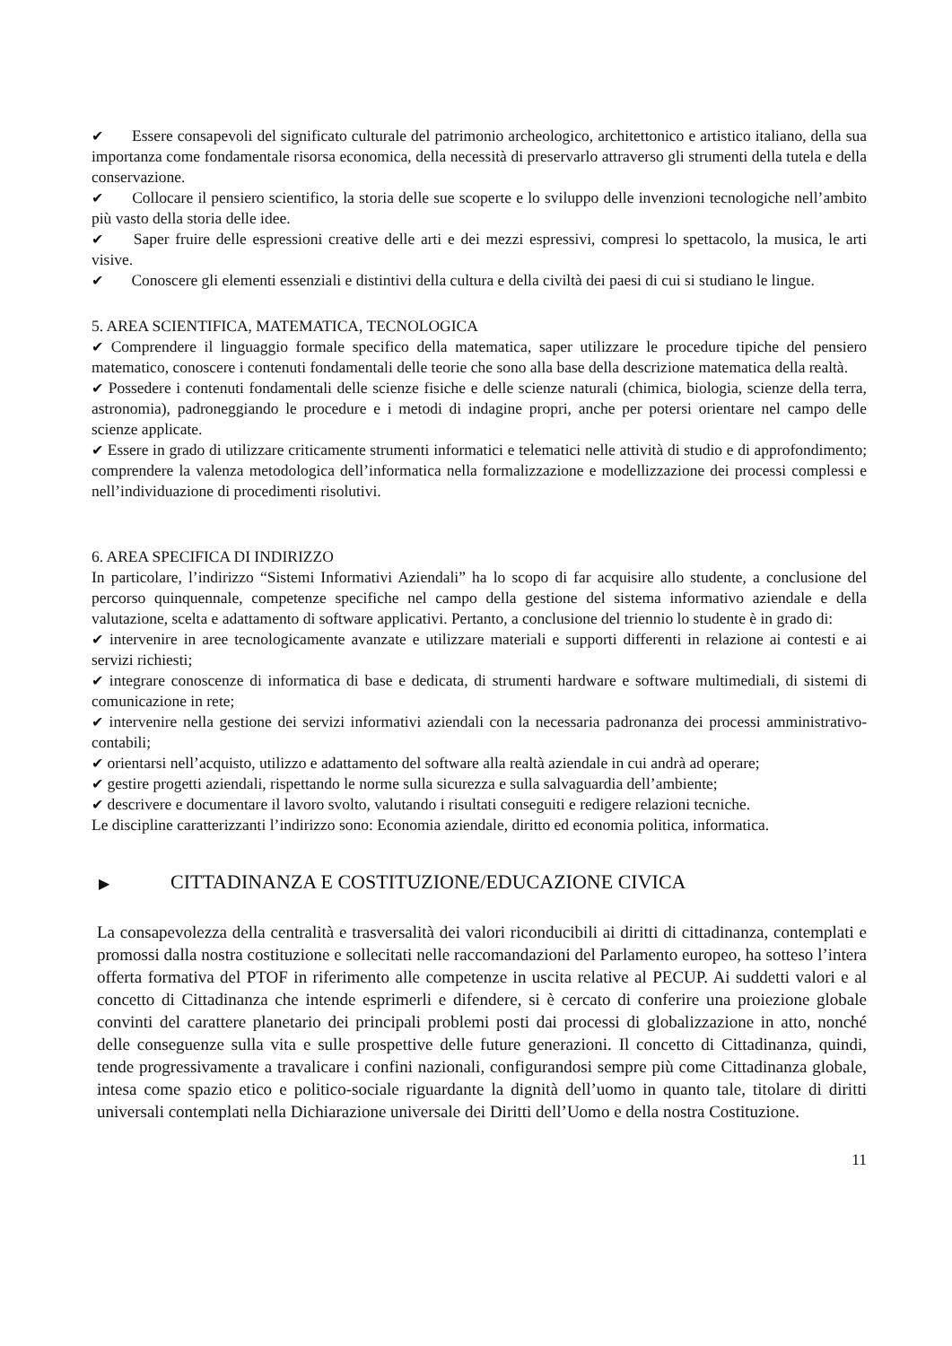✔ Essere consapevoli del significato culturale del patrimonio archeologico, architettonico e artistico italiano, della sua importanza come fondamentale risorsa economica, della necessità di preservarlo attraverso gli strumenti della tutela e della conservazione.
✔ Collocare il pensiero scientifico, la storia delle sue scoperte e lo sviluppo delle invenzioni tecnologiche nell’ambito più vasto della storia delle idee.
✔ Saper fruire delle espressioni creative delle arti e dei mezzi espressivi, compresi lo spettacolo, la musica, le arti visive.
✔ Conoscere gli elementi essenziali e distintivi della cultura e della civiltà dei paesi di cui si studiano le lingue.
5. AREA SCIENTIFICA, MATEMATICA, TECNOLOGICA
✔ Comprendere il linguaggio formale specifico della matematica, saper utilizzare le procedure tipiche del pensiero matematico, conoscere i contenuti fondamentali delle teorie che sono alla base della descrizione matematica della realtà.
✔ Possedere i contenuti fondamentali delle scienze fisiche e delle scienze naturali (chimica, biologia, scienze della terra, astronomia), padroneggiando le procedure e i metodi di indagine propri, anche per potersi orientare nel campo delle scienze applicate.
✔ Essere in grado di utilizzare criticamente strumenti informatici e telematici nelle attività di studio e di approfondimento; comprendere la valenza metodologica dell’informatica nella formalizzazione e modellizzazione dei processi complessi e nell’individuazione di procedimenti risolutivi.
6. AREA SPECIFICA DI INDIRIZZO
In particolare, l’indirizzo “Sistemi Informativi Aziendali” ha lo scopo di far acquisire allo studente, a conclusione del percorso quinquennale, competenze specifiche nel campo della gestione del sistema informativo aziendale e della valutazione, scelta e adattamento di software applicativi. Pertanto, a conclusione del triennio lo studente è in grado di:
✔ intervenire in aree tecnologicamente avanzate e utilizzare materiali e supporti differenti in relazione ai contesti e ai servizi richiesti;
✔ integrare conoscenze di informatica di base e dedicata, di strumenti hardware e software multimediali, di sistemi di comunicazione in rete;
✔ intervenire nella gestione dei servizi informativi aziendali con la necessaria padronanza dei processi amministrativo-contabili;
✔ orientarsi nell’acquisto, utilizzo e adattamento del software alla realtà aziendale in cui andrà ad operare;
✔ gestire progetti aziendali, rispettando le norme sulla sicurezza e sulla salvaguardia dell’ambiente;
✔ descrivere e documentare il lavoro svolto, valutando i risultati conseguiti e redigere relazioni tecniche.
Le discipline caratterizzanti l’indirizzo sono: Economia aziendale, diritto ed economia politica, informatica.
▶ CITTADINANZA E COSTITUZIONE/EDUCAZIONE CIVICA
La consapevolezza della centralità e trasversalità dei valori riconducibili ai diritti di cittadinanza, contemplati e promossi dalla nostra costituzione e sollecitati nelle raccomandazioni del Parlamento europeo, ha sotteso l’intera offerta formativa del PTOF in riferimento alle competenze in uscita relative al PECUP. Ai suddetti valori e al concetto di Cittadinanza che intende esprimerli e difendere, si è cercato di conferire una proiezione globale convinti del carattere planetario dei principali problemi posti dai processi di globalizzazione in atto, nonché delle conseguenze sulla vita e sulle prospettive delle future generazioni. Il concetto di Cittadinanza, quindi, tende progressivamente a travalicare i confini nazionali, configurandosi sempre più come Cittadinanza globale, intesa come spazio etico e politico-sociale riguardante la dignità dell’uomo in quanto tale, titolare di diritti universali contemplati nella Dichiarazione universale dei Diritti dell’Uomo e della nostra Costituzione.
11